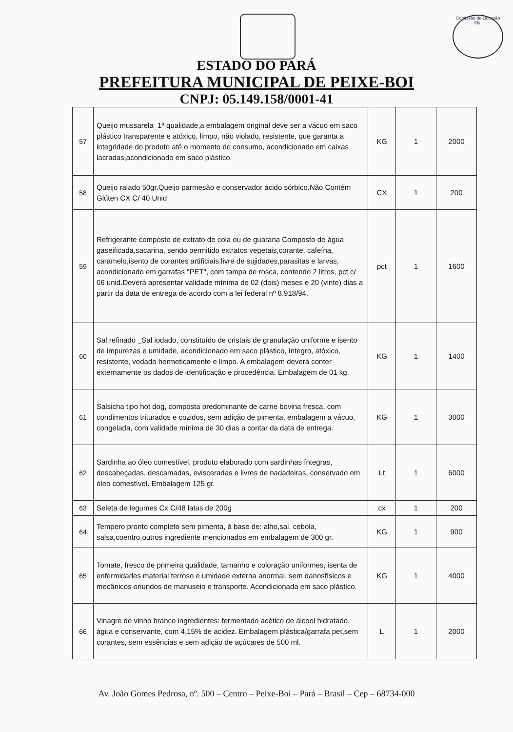Comissão de Licitação
Fls.
ESTADO DO PARÁ
PREFEITURA MUNICIPAL DE PEIXE-BOI
CNPJ: 05.149.158/0001-41
| 57 | Queijo mussarela_1ª qualidade,a embalagem original deve ser a vácuo em saco plástico transparente e atóxico, limpo, não violado, resistente, que garanta a integridade do produto até o momento do consumo, acondicionado em caixas lacradas,acondicionado em saco plástico. | KG | 1 | 2000 |
| 58 | Queijo ralado 50gr.Queijo parmesão e conservador ácido sórbico.Não Contém Glúten CX C/ 40 Unid | CX | 1 | 200 |
| 59 | Refrigerante composto de extrato de cola ou de guarana Composto de água gaseificada,sacarina, sendo permitido extratos vegetais,corante, cafeína, caramelo,isento de corantes artificiais.livre de sujidades,parasitas e larvas, acondicionado em garrafas "PET", com tampa de rosca, contendo 2 litros, pct c/ 06 unid.Deverá apresentar validade mínima de 02 (dois) meses e 20 (vinte) dias a partir da data de entrega de acordo com a lei federal nº 8.918/94. | pct | 1 | 1600 |
| 60 | Sal refinado _Sal iodado, constituído de cristais de granulação uniforme e isento de impurezas e umidade, acondicionado em saco plástico, íntegro, atóxico, resistente, vedado hermeticamente e limpo. A embalagem deverá conter externamente os dados de identificação e procedência. Embalagem de 01 kg. | KG | 1 | 1400 |
| 61 | Salsicha tipo hot dog, composta predominante de carne bovina fresca, com condimentos triturados e cozidos, sem adição de pimenta, embalagem a vácuo, congelada, com validade mínima de 30 dias a contar da data de entrega. | KG | 1 | 3000 |
| 62 | Sardinha ao óleo comestível, produto elaborado com sardinhas íntegras, descabeçadas, descamadas, evisceradas e livres de nadadeiras, conservado em óleo comestível. Embalagem 125 gr. | Lt | 1 | 6000 |
| 63 | Seleta de legumes Cx C/48 latas de 200g | cx | 1 | 200 |
| 64 | Tempero pronto completo sem pimenta, à base de: alho,sal, cebola, salsa,coentro,outros ingrediente mencionados em embalagem de 300 gr. | KG | 1 | 900 |
| 65 | Tomate, fresco de primeira qualidade, tamanho e coloração uniformes, isenta de enfermidades material terroso e umidade externa anormal, sem danosfísicos e mecânicos oriundos de manuseio e transporte. Acondicionada em saco plástico. | KG | 1 | 4000 |
| 66 | Vinagre de vinho branco ingredientes: fermentado acético de álcool hidratado, água e conservante, com 4,15% de acidez. Embalagem plástica/garrafa pet,sem corantes, sem essências e sem adição de açúcares de 500 ml. | L | 1 | 2000 |
Av. João Gomes Pedrosa, nº. 500 – Centro – Peixe-Boi – Pará – Brasil – Cep – 68734-000